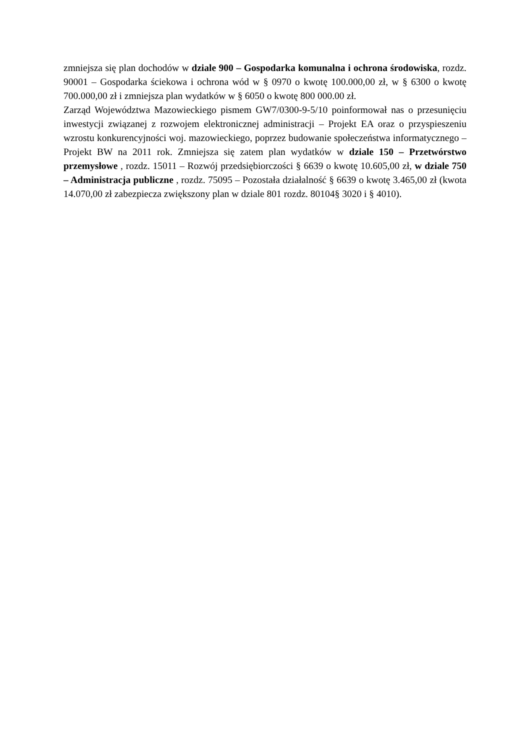zmniejsza się plan dochodów w dziale 900 – Gospodarka komunalna i ochrona środowiska, rozdz. 90001 – Gospodarka ściekowa i ochrona wód w § 0970 o kwotę 100.000,00 zł, w § 6300 o kwotę 700.000,00 zł i zmniejsza plan wydatków w § 6050 o kwotę 800 000.00 zł.
Zarząd Województwa Mazowieckiego pismem GW7/0300-9-5/10 poinformował nas o przesunięciu inwestycji związanej z rozwojem elektronicznej administracji – Projekt EA oraz o przyspieszeniu wzrostu konkurencyjności woj. mazowieckiego, poprzez budowanie społeczeństwa informatycznego – Projekt BW na 2011 rok. Zmniejsza się zatem plan wydatków w dziale 150 – Przetwórstwo przemysłowe , rozdz. 15011 – Rozwój przedsiębiorczości § 6639 o kwotę 10.605,00 zł, w dziale 750 – Administracja publiczne , rozdz. 75095 – Pozostała działalność § 6639 o kwotę 3.465,00 zł (kwota 14.070,00 zł zabezpiecza zwiększony plan w dziale 801 rozdz. 80104§ 3020 i § 4010).